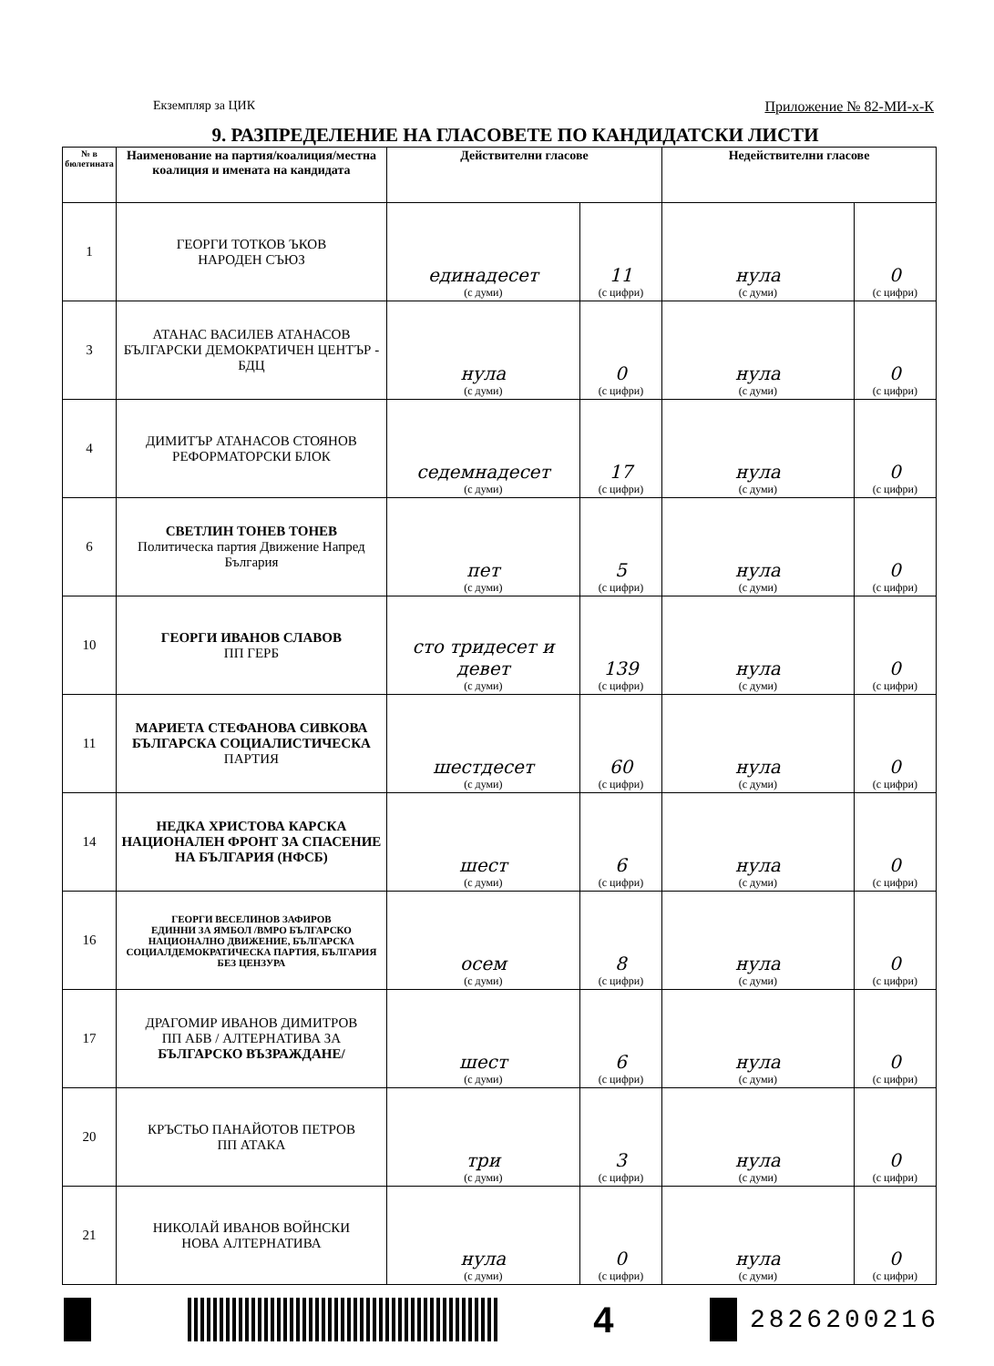Екземпляр за ЦИК Приложение № 82-МИ-х-К
9. РАЗПРЕДЕЛЕНИЕ НА ГЛАСОВЕТЕ ПО КАНДИДАТСКИ ЛИСТИ
| № в бюлетината | Наименование на партия/коалиция/местна коалиция и имената на кандидата | Действителни гласове | | Недействителни гласове | |
| --- | --- | --- | --- | --- | --- |
| 1 | ГЕОРГИ ТОТКОВ ЪКОВ НАРОДЕН СЪЮЗ | единадесет (с думи) | 11 (с цифри) | нула (с думи) | 0 (с цифри) |
| 3 | АТАНАС ВАСИЛЕВ АТАНАСОВ БЪЛГАРСКИ ДЕМОКРАТИЧЕН ЦЕНТЪР - БДЦ | нула (с думи) | 0 (с цифри) | нула (с думи) | 0 (с цифри) |
| 4 | ДИМИТЪР АТАНАСОВ СТОЯНОВ РЕФОРМАТОРСКИ БЛОК | седемнадесет (с думи) | 17 (с цифри) | нула (с думи) | 0 (с цифри) |
| 6 | СВЕТЛИН ТОНЕВ ТОНЕВ Политическа партия Движение Напред България | пет (с думи) | 5 (с цифри) | нула (с думи) | 0 (с цифри) |
| 10 | ГЕОРГИ ИВАНОВ СЛАВОВ ПП ГЕРБ | сто тридесет и девет (с думи) | 139 (с цифри) | нула (с думи) | 0 (с цифри) |
| 11 | МАРИЕТА СТЕФАНОВА СИВКОВА БЪЛГАРСКА СОЦИАЛИСТИЧЕСКА ПАРТИЯ | шестдесет (с думи) | 60 (с цифри) | нула (с думи) | 0 (с цифри) |
| 14 | НЕДКА ХРИСТОВА КАРСКА НАЦИОНАЛЕН ФРОНТ ЗА СПАСЕНИЕ НА БЪЛГАРИЯ (НФСБ) | шест (с думи) | 6 (с цифри) | нула (с думи) | 0 (с цифри) |
| 16 | ГЕОРГИ ВЕСЕЛИНОВ ЗАФИРОВ ЕДИННИ ЗА ЯМБОЛ /ВМРО БЪЛГАРСКО НАЦИОНАЛНО ДВИЖЕНИЕ, БЪЛГАРСКА СОЦИАЛДЕМОКРАТИЧЕСКА ПАРТИЯ, БЪЛГАРИЯ БЕЗ ЦЕНЗУРА | осем (с думи) | 8 (с цифри) | нула (с думи) | 0 (с цифри) |
| 17 | ДРАГОМИР ИВАНОВ ДИМИТРОВ ПП АБВ / АЛТЕРНАТИВА ЗА БЪЛГАРСКО ВЪЗРАЖДАНЕ/ | шест (с думи) | 6 (с цифри) | нула (с думи) | 0 (с цифри) |
| 20 | КРЪСТЬО ПАНАЙОТОВ ПЕТРОВ ПП АТАКА | три (с думи) | 3 (с цифри) | нула (с думи) | 0 (с цифри) |
| 21 | НИКОЛАЙ ИВАНОВ ВОЙНСКИ НОВА АЛТЕРНАТИВА | нула (с думи) | 0 (с цифри) | нула (с думи) | 0 (с цифри) |
4
2826200216